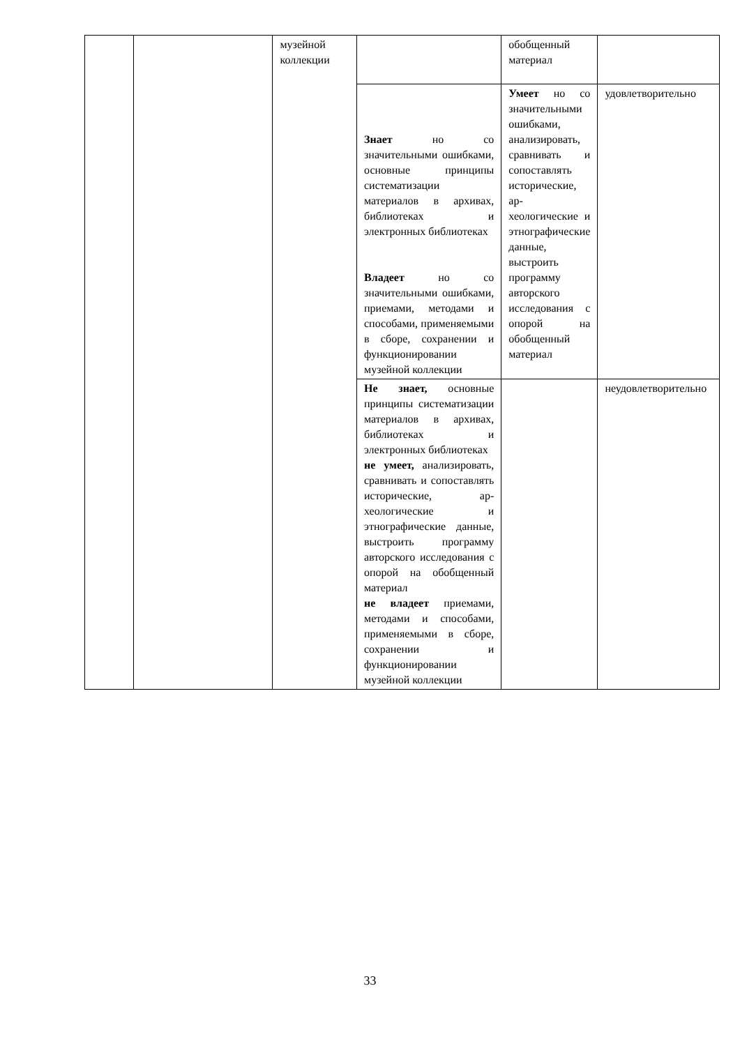| | | музейной коллекции | | обобщенный материал | |
| | | | Знает но со значительными ошибками, основные принципы систематизации материалов в архивах, библиотеках и электронных библиотеках Владеет но со значительными ошибками, приемами, методами и способами, применяемыми в сборе, сохранении и функционировании музейной коллекции | Умеет но со значительными ошибками, анализировать, сравнивать и сопоставлять исторические, ар-хеологические и этнографические данные, выстроить программу авторского исследования с опорой на обобщенный материал | удовлетворительно |
| | | | Не знает, основные принципы систематизации материалов в архивах, библиотеках и электронных библиотеках не умеет, анализировать, сравнивать и сопоставлять исторические, ар-хеологические и этнографические данные, выстроить программу авторского исследования с опорой на обобщенный материал не владеет приемами, методами и способами, применяемыми в сборе, сохранении и функционировании музейной коллекции | | неудовлетворительно |
33